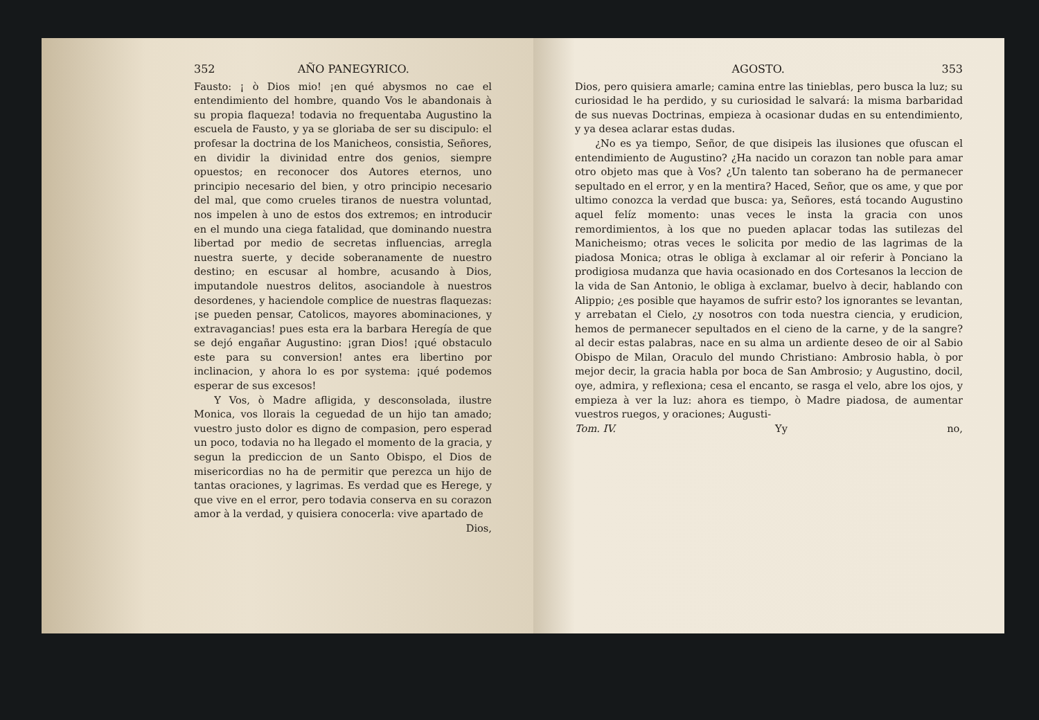352 AÑO PANEGYRICO.
Fausto: ¡ ò Dios mio! ¡en qué abysmos no cae el entendimiento del hombre, quando Vos le abandonais à su propia flaqueza! todavia no frequentaba Augustino la escuela de Fausto, y ya se gloriaba de ser su discipulo: el profesar la doctrina de los Manicheos, consistia, Señores, en dividir la divinidad entre dos genios, siempre opuestos; en reconocer dos Autores eternos, uno principio necesario del bien, y otro principio necesario del mal, que como crueles tiranos de nuestra voluntad, nos impelen à uno de estos dos extremos; en introducir en el mundo una ciega fatalidad, que dominando nuestra libertad por medio de secretas influencias, arregla nuestra suerte, y decide soberanamente de nuestro destino; en escusar al hombre, acusando à Dios, imputandole nuestros delitos, asociandole à nuestros desordenes, y haciendole complice de nuestras flaquezas: ¡se pueden pensar, Catolicos, mayores abominaciones, y extravagancias! pues esta era la barbara Heregía de que se dejó engañar Augustino: ¡gran Dios! ¡qué obstaculo este para su conversion! antes era libertino por inclinacion, y ahora lo es por systema: ¡qué podemos esperar de sus excesos!
Y Vos, ò Madre afligida, y desconsolada, ilustre Monica, vos llorais la ceguedad de un hijo tan amado; vuestro justo dolor es digno de compasion, pero esperad un poco, todavia no ha llegado el momento de la gracia, y segun la prediccion de un Santo Obispo, el Dios de misericordias no ha de permitir que perezca un hijo de tantas oraciones, y lagrimas. Es verdad que es Herege, y que vive en el error, pero todavia conserva en su corazon amor à la verdad, y quisiera conocerla: vive apartado de
Dios,
AGOSTO. 353
Dios, pero quisiera amarle; camina entre las tinieblas, pero busca la luz; su curiosidad le ha perdido, y su curiosidad le salvará: la misma barbaridad de sus nuevas Doctrinas, empieza à ocasionar dudas en su entendimiento, y ya desea aclarar estas dudas.
¿No es ya tiempo, Señor, de que disipeis las ilusiones que ofuscan el entendimiento de Augustino? ¿Ha nacido un corazon tan noble para amar otro objeto mas que à Vos? ¿Un talento tan soberano ha de permanecer sepultado en el error, y en la mentira? Haced, Señor, que os ame, y que por ultimo conozca la verdad que busca: ya, Señores, está tocando Augustino aquel felíz momento: unas veces le insta la gracia con unos remordimientos, à los que no pueden aplacar todas las sutilezas del Manicheismo; otras veces le solicita por medio de las lagrimas de la piadosa Monica; otras le obliga à exclamar al oir referir à Ponciano la prodigiosa mudanza que havia ocasionado en dos Cortesanos la leccion de la vida de San Antonio, le obliga à exclamar, buelvo à decir, hablando con Alippio; ¿es posible que hayamos de sufrir esto? los ignorantes se levantan, y arrebatan el Cielo, ¿y nosotros con toda nuestra ciencia, y erudicion, hemos de permanecer sepultados en el cieno de la carne, y de la sangre? al decir estas palabras, nace en su alma un ardiente deseo de oir al Sabio Obispo de Milan, Oraculo del mundo Christiano: Ambrosio habla, ò por mejor decir, la gracia habla por boca de San Ambrosio; y Augustino, docil, oye, admira, y reflexiona; cesa el encanto, se rasga el velo, abre los ojos, y empieza à ver la luz: ahora es tiempo, ò Madre piadosa, de aumentar vuestros ruegos, y oraciones; Augusti-
Tom. IV. Yy no,